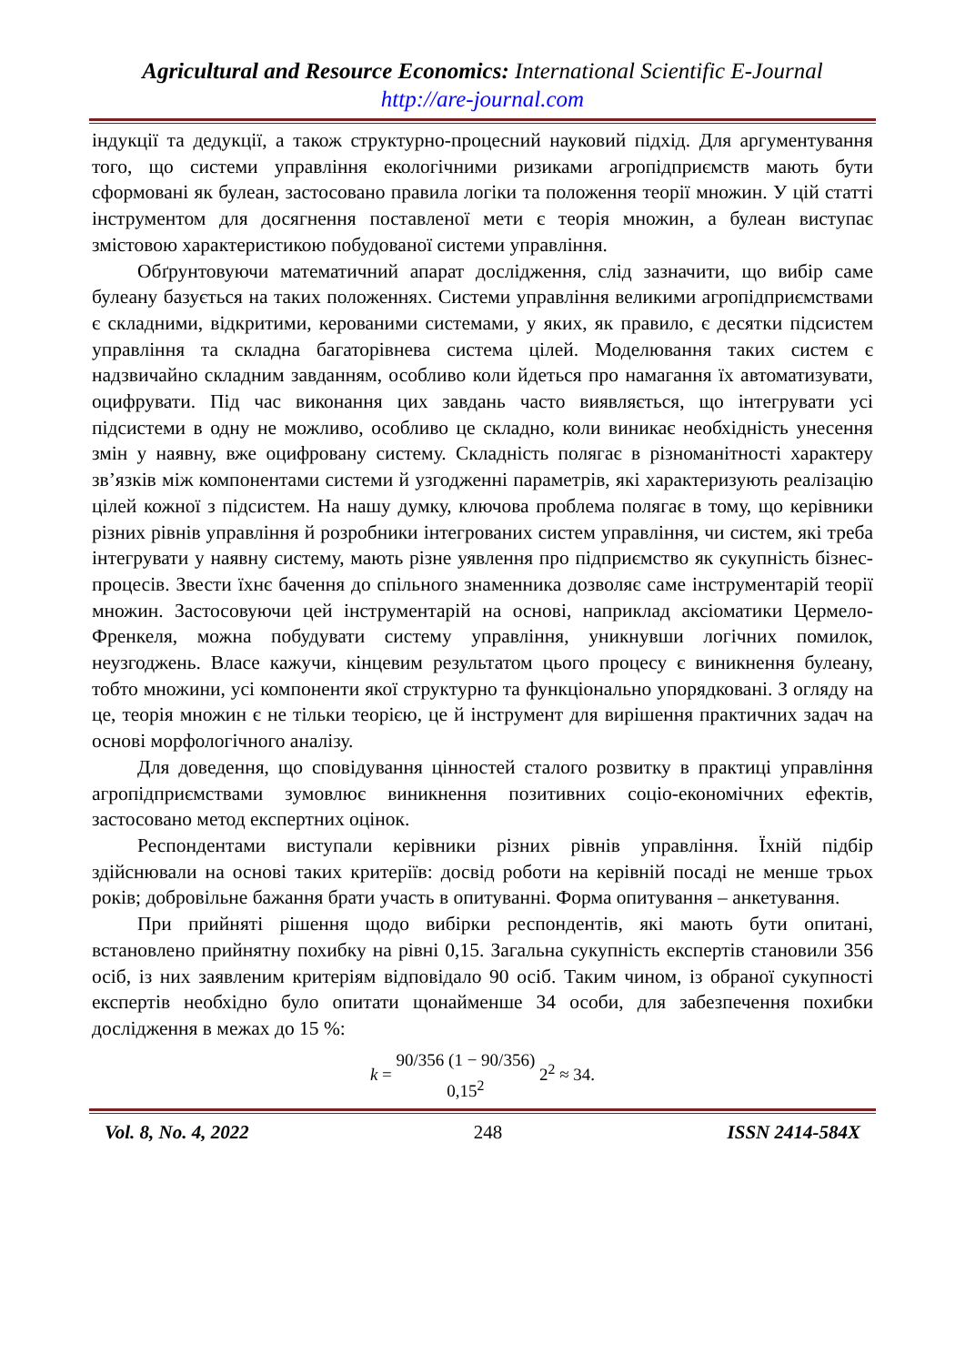Agricultural and Resource Economics: International Scientific E-Journal
http://are-journal.com
індукції та дедукції, а також структурно-процесний науковий підхід. Для аргументування того, що системи управління екологічними ризиками агропідприємств мають бути сформовані як булеан, застосовано правила логіки та положення теорії множин. У цій статті інструментом для досягнення поставленої мети є теорія множин, а булеан виступає змістовою характеристикою побудованої системи управління.
Обґрунтовуючи математичний апарат дослідження, слід зазначити, що вибір саме булеану базується на таких положеннях. Системи управління великими агропідприємствами є складними, відкритими, керованими системами, у яких, як правило, є десятки підсистем управління та складна багаторівнева система цілей. Моделювання таких систем є надзвичайно складним завданням, особливо коли йдеться про намагання їх автоматизувати, оцифрувати. Під час виконання цих завдань часто виявляється, що інтегрувати усі підсистеми в одну не можливо, особливо це складно, коли виникає необхідність унесення змін у наявну, вже оцифровану систему. Складність полягає в різноманітності характеру зв’язків між компонентами системи й узгодженні параметрів, які характеризують реалізацію цілей кожної з підсистем. На нашу думку, ключова проблема полягає в тому, що керівники різних рівнів управління й розробники інтегрованих систем управління, чи систем, які треба інтегрувати у наявну систему, мають різне уявлення про підприємство як сукупність бізнес-процесів. Звести їхнє бачення до спільного знаменника дозволяє саме інструментарій теорії множин. Застосовуючи цей інструментарій на основі, наприклад аксіоматики Цермело-Френкеля, можна побудувати систему управління, уникнувши логічних помилок, неузгоджень. Власе кажучи, кінцевим результатом цього процесу є виникнення булеану, тобто множини, усі компоненти якої структурно та функціонально упорядковані. З огляду на це, теорія множин є не тільки теорією, це й інструмент для вирішення практичних задач на основі морфологічного аналізу.
Для доведення, що сповідування цінностей сталого розвитку в практиці управління агропідприємствами зумовлює виникнення позитивних соціо-економічних ефектів, застосовано метод експертних оцінок.
Респондентами виступали керівники різних рівнів управління. Їхній підбір здійснювали на основі таких критеріїв: досвід роботи на керівній посаді не менше трьох років; добровільне бажання брати участь в опитуванні. Форма опитування – анкетування.
При прийняті рішення щодо вибірки респондентів, які мають бути опитані, встановлено прийнятну похибку на рівні 0,15. Загальна сукупність експертів становили 356 осіб, із них заявленим критеріям відповідало 90 осіб. Таким чином, із обраної сукупності експертів необхідно було опитати щонайменше 34 особи, для забезпечення похибки дослідження в межах до 15 %:
k = 90/356 (1 − 90/356) 0,15<sup>2</sup> 2<sup>2</sup> ≈ 34.
Vol. 8, No. 4, 2022 248 ISSN 2414-584X